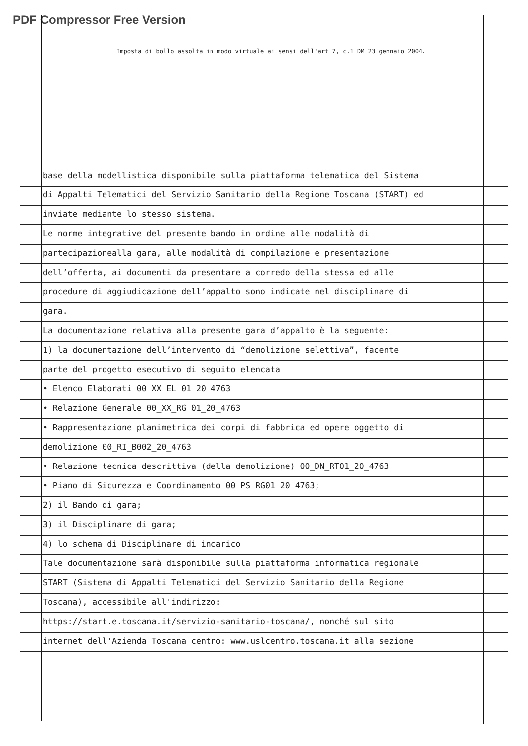PDF Compressor Free Version
Imposta di bollo assolta in modo virtuale ai sensi dell'art 7, c.1 DM 23 gennaio 2004.
base della modellistica disponibile sulla piattaforma telematica del Sistema
di Appalti Telematici del Servizio Sanitario della Regione Toscana (START) ed
inviate mediante lo stesso sistema.
Le norme integrative del presente bando in ordine alle modalità di
partecipazionealla gara, alle modalità di compilazione e presentazione
dell’offerta, ai documenti da presentare a corredo della stessa ed alle
procedure di aggiudicazione dell’appalto sono indicate nel disciplinare di
gara.
La documentazione relativa alla presente gara d’appalto è la seguente:
1) la documentazione dell’intervento di “demolizione selettiva”, facente
parte del progetto esecutivo di seguito elencata
• Elenco Elaborati 00_XX_EL 01_20_4763
• Relazione Generale 00_XX_RG 01_20_4763
• Rappresentazione planimetrica dei corpi di fabbrica ed opere oggetto di
demolizione 00_RI_B002_20_4763
• Relazione tecnica descrittiva (della demolizione) 00_DN_RT01_20_4763
• Piano di Sicurezza e Coordinamento 00_PS_RG01_20_4763;
2) il Bando di gara;
3) il Disciplinare di gara;
4) lo schema di Disciplinare di incarico
Tale documentazione sarà disponibile sulla piattaforma informatica regionale
START (Sistema di Appalti Telematici del Servizio Sanitario della Regione
Toscana), accessibile all'indirizzo:
https://start.e.toscana.it/servizio-sanitario-toscana/, nonché sul sito
internet dell'Azienda Toscana centro: www.uslcentro.toscana.it alla sezione